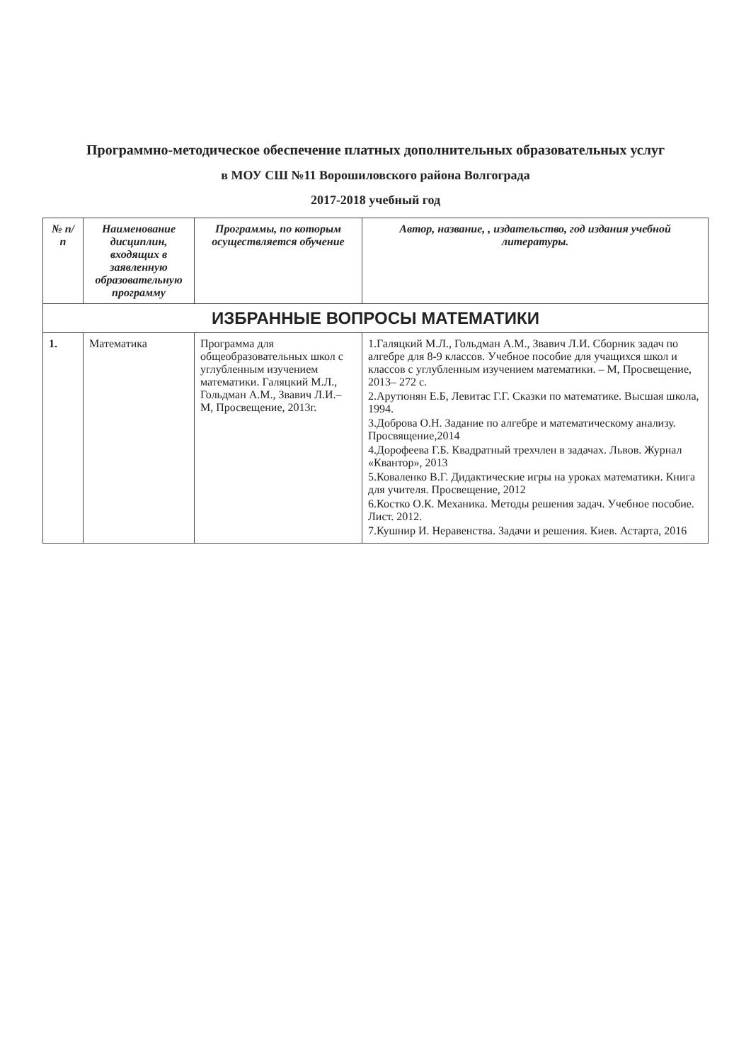Программно-методическое обеспечение платных дополнительных образовательных услуг
в МОУ СШ №11 Ворошиловского района Волгограда
2017-2018 учебный год
| № п/п | Наименование дисциплин, входящих в заявленную образовательную программу | Программы, по которым осуществляется обучение | Автор, название, , издательство, год издания учебной литературы. |
| --- | --- | --- | --- |
| ИЗБРАННЫЕ ВОПРОСЫ МАТЕМАТИКИ | | | |
| 1. | Математика | Программа для общеобразовательных школ с углубленным изучением математики. Галяцкий М.Л., Гольдман А.М., Звавич Л.И.– М, Просвещение, 2013г. | 1.Галяцкий М.Л., Гольдман А.М., Звавич Л.И. Сборник задач по алгебре для 8-9 классов. Учебное пособие для учащихся школ и классов с углубленным изучением математики. – М, Просвещение, 2013– 272 с. 2.Арутюнян Е.Б, Левитас Г.Г. Сказки по математике. Высшая школа, 1994. 3.Доброва О.Н. Задание по алгебре и математическому анализу. Просвящение,2014 4.Дорофеева Г.Б. Квадратный трехчлен в задачах. Львов. Журнал «Квантор», 2013 5.Коваленко В.Г. Дидактические игры на уроках математики. Книга для учителя. Просвещение, 2012 6.Костко О.К. Механика. Методы решения задач. Учебное пособие. Лист. 2012. 7.Кушнир И. Неравенства. Задачи и решения. Киев. Астарта, 2016 |